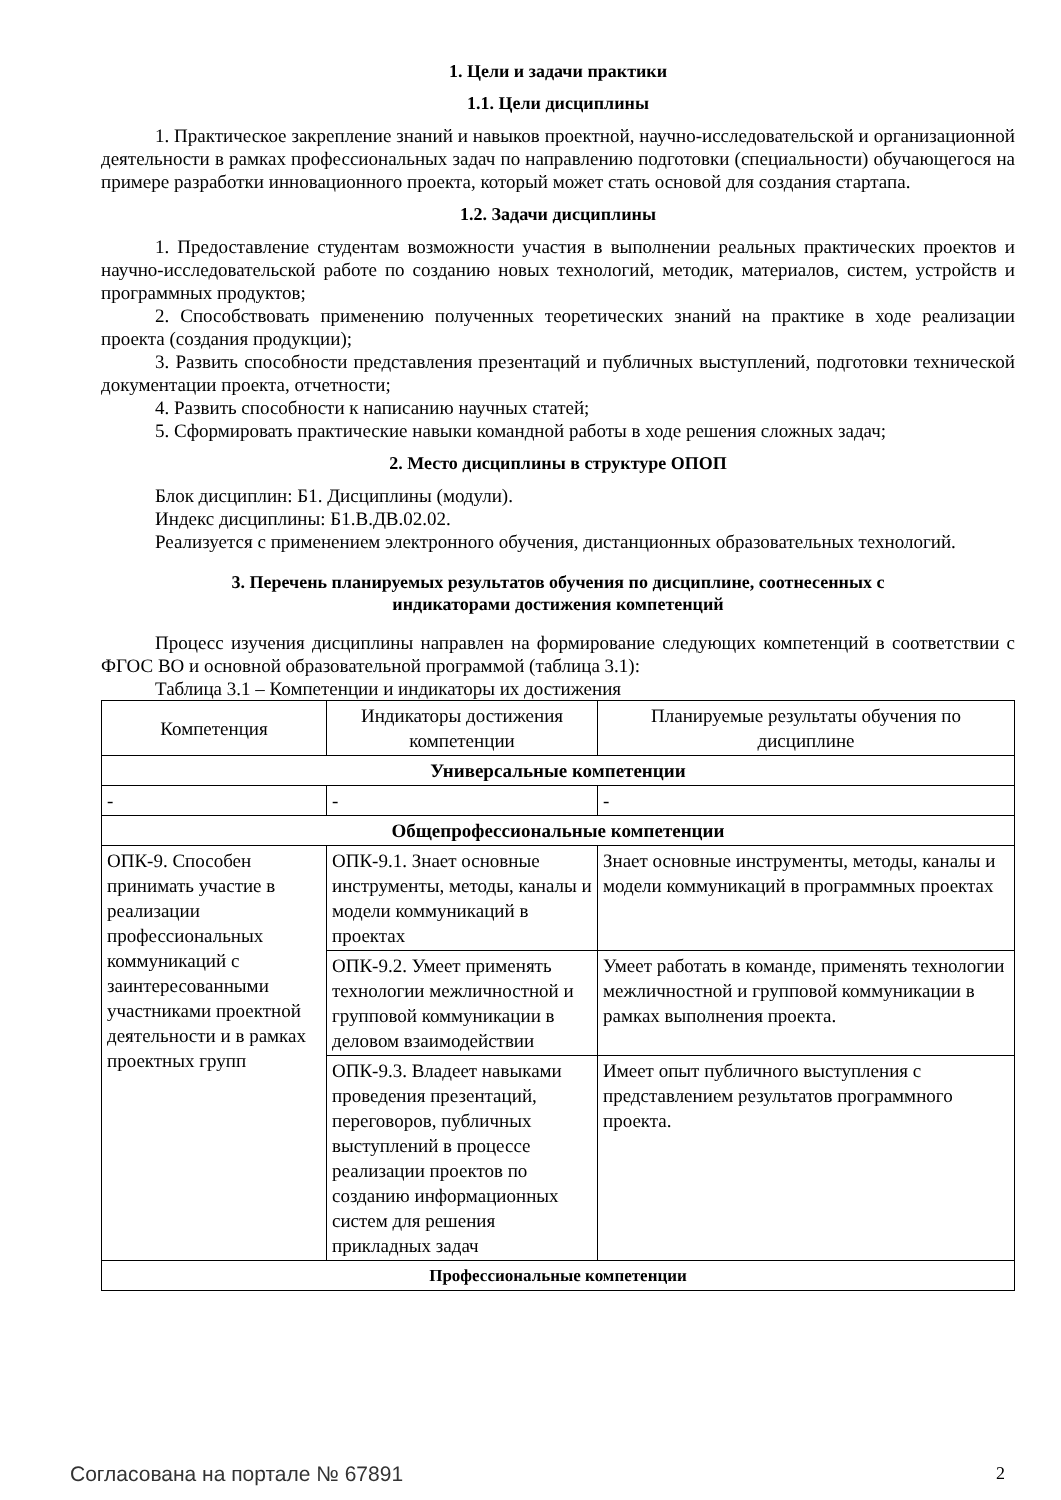1. Цели и задачи практики
1.1. Цели дисциплины
1. Практическое закрепление знаний и навыков проектной, научно-исследовательской и организационной деятельности в рамках профессиональных задач по направлению подготовки (специальности) обучающегося на примере разработки инновационного проекта, который может стать основой для создания стартапа.
1.2. Задачи дисциплины
1. Предоставление студентам возможности участия в выполнении реальных практических проектов и научно-исследовательской работе по созданию новых технологий, методик, материалов, систем, устройств и программных продуктов;
2. Способствовать применению полученных теоретических знаний на практике в ходе реализации проекта (создания продукции);
3. Развить способности представления презентаций и публичных выступлений, подготовки технической документации проекта, отчетности;
4. Развить способности к написанию научных статей;
5. Сформировать практические навыки командной работы в ходе решения сложных задач;
2. Место дисциплины в структуре ОПОП
Блок дисциплин: Б1. Дисциплины (модули).
Индекс дисциплины: Б1.В.ДВ.02.02.
Реализуется с применением электронного обучения, дистанционных образовательных технологий.
3. Перечень планируемых результатов обучения по дисциплине, соотнесенных с
индикаторами достижения компетенций
Процесс изучения дисциплины направлен на формирование следующих компетенций в соответствии с ФГОС ВО и основной образовательной программой (таблица 3.1):
Таблица 3.1 – Компетенции и индикаторы их достижения
| Компетенция | Индикаторы достижения компетенции | Планируемые результаты обучения по дисциплине |
| --- | --- | --- |
| Универсальные компетенции | | |
| - | - | - |
| Общепрофессиональные компетенции | | |
| ОПК-9. Способен принимать участие в реализации профессиональных коммуникаций с заинтересованными участниками проектной деятельности и в рамках проектных групп | ОПК-9.1. Знает основные инструменты, методы, каналы и модели коммуникаций в проектах | Знает основные инструменты, методы, каналы и модели коммуникаций в программных проектах |
| | ОПК-9.2. Умеет применять технологии межличностной и групповой коммуникации в деловом взаимодействии | Умеет работать в команде, применять технологии межличностной и групповой коммуникации в рамках выполнения проекта. |
| | ОПК-9.3. Владеет навыками проведения презентаций, переговоров, публичных выступлений в процессе реализации проектов по созданию информационных систем для решения прикладных задач | Имеет опыт публичного выступления с представлением результатов программного проекта. |
| Профессиональные компетенции | | |
Согласована на портале № 67891 2